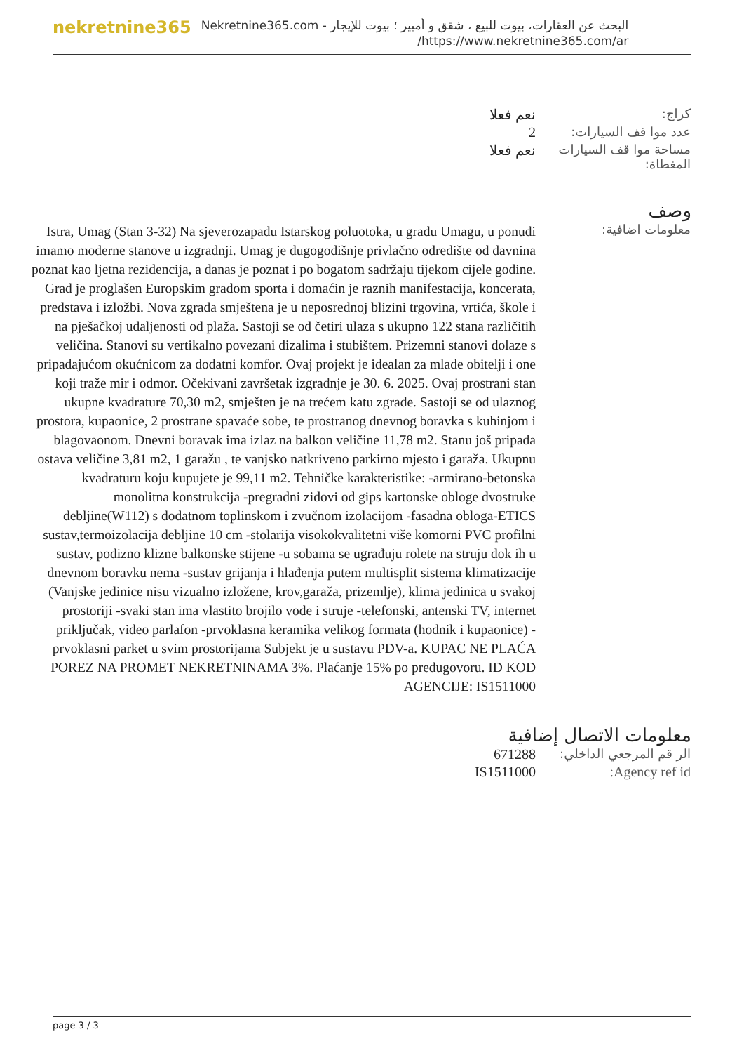nekretnine365
البحث عن العقارات، بيوت للبيع ، شقق و أمبير ؛ بيوت للإيجار - Nekretnine365.com
https://www.nekretnine365.com/ar/
| كراج: | نعم فعلا |
| عدد موا قف السيارات: | 2 |
| مساحة موا قف السيارات المغطاة: | نعم فعلا |
وصف
| معلومات اضافية: | Istra, Umag (Stan 3-32) Na sjeverozapadu Istarskog poluotoka, u gradu Umagu, u ponudi imamo moderne stanove u izgradnji. Umag je dugogodišnje privlačno odredište od davnina poznat kao ljetna rezidencija, a danas je poznat i po bogatom sadržaju tijekom cijele godine. Grad je proglašen Europskim gradom sporta i domaćin je raznih manifestacija, koncerata, predstava i izložbi. Nova zgrada smještena je u neposrednoj blizini trgovina, vrtića, škole i na pješačkoj udaljenosti od plaža. Sastoji se od četiri ulaza s ukupno 122 stana različitih veličina. Stanovi su vertikalno povezani dizalima i stubištem. Prizemni stanovi dolaze s pripadajućom okućnicom za dodatni komfor. Ovaj projekt je idealan za mlade obitelji i one koji traže mir i odmor. Očekivani završetak izgradnje je 30. 6. 2025. Ovaj prostrani stan ukupne kvadrature 70,30 m2, smješten je na trećem katu zgrade. Sastoji se od ulaznog prostora, kupaonice, 2 prostrane spavaće sobe, te prostranog dnevnog boravka s kuhinjom i blagovaonom. Dnevni boravak ima izlaz na balkon veličine 11,78 m2. Stanu još pripada ostava veličine 3,81 m2, 1 garažu , te vanjsko natkriveno parkirno mjesto i garaža. Ukupnu kvadraturu koju kupujete je 99,11 m2. Tehničke karakteristike: -armirano-betonska monolitna konstrukcija -pregradni zidovi od gips kartonske obloge dvostruke debljine(W112) s dodatnom toplinskom i zvučnom izolacijom -fasadna obloga-ETICS sustav,termoizolacija debljine 10 cm -stolarija visokokvalitetni više komorni PVC profilni sustav, podizno klizne balkonske stijene -u sobama se ugrađuju rolete na struju dok ih u dnevnom boravku nema -sustav grijanja i hlađenja putem multisplit sistema klimatizacije (Vanjske jedinice nisu vizualno izložene, krov,garaža, prizemlje), klima jedinica u svakoj prostoriji -svaki stan ima vlastito brojilo vode i struje -telefonski, antenski TV, internet priključak, video parlafon -prvoklasna keramika velikog formata (hodnik i kupaonice) -prvoklasni parket u svim prostorijama Subjekt je u sustavu PDV-a. KUPAC NE PLAĆA POREZ NA PROMET NEKRETNINAMA 3%. Plaćanje 15% po predugovoru. ID KOD AGENCIJE: IS1511000 |
معلومات الاتصال إضافية
| الر قم المرجعي الداخلي: | 671288 |
| Agency ref id: | IS1511000 |
page 3 / 3